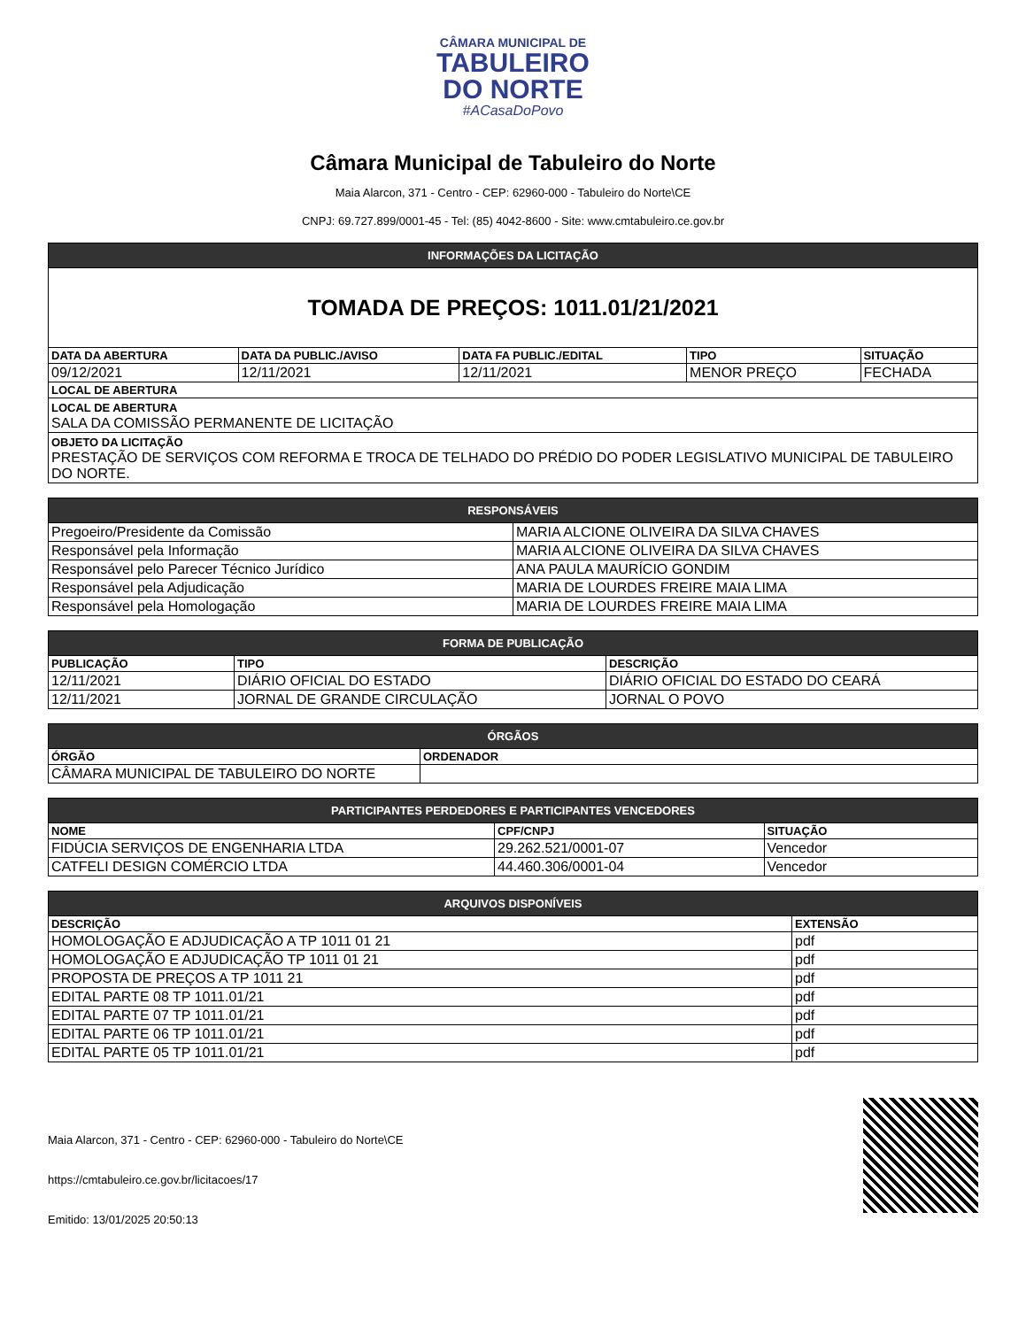CÂMARA MUNICIPAL DE
TABULEIRO
DO NORTE
#ACasaDoPovo
Câmara Municipal de Tabuleiro do Norte
Maia Alarcon, 371 - Centro - CEP: 62960-000 - Tabuleiro do Norte\CE
CNPJ: 69.727.899/0001-45 - Tel: (85) 4042-8600 - Site: www.cmtabuleiro.ce.gov.br
| INFORMAÇÕES DA LICITAÇÃO | | | | |
| --- | --- | --- | --- | --- |
| TOMADA DE PREÇOS: 1011.01/21/2021 | | | | |
| DATA DA ABERTURA | DATA DA PUBLIC./AVISO | DATA FA PUBLIC./EDITAL | TIPO | SITUAÇÃO |
| 09/12/2021 | 12/11/2021 | 12/11/2021 | MENOR PREÇO | FECHADA |
| LOCAL DE ABERTURA | | | | |
| LOCAL DE ABERTURA SALA DA COMISSÃO PERMANENTE DE LICITAÇÃO | | | | |
| OBJETO DA LICITAÇÃO PRESTAÇÃO DE SERVIÇOS COM REFORMA E TROCA DE TELHADO DO PRÉDIO DO PODER LEGISLATIVO MUNICIPAL DE TABULEIRO DO NORTE. | | | | |
| RESPONSÁVEIS | |
| --- | --- |
| Pregoeiro/Presidente da Comissão | MARIA ALCIONE OLIVEIRA DA SILVA CHAVES |
| Responsável pela Informação | MARIA ALCIONE OLIVEIRA DA SILVA CHAVES |
| Responsável pelo Parecer Técnico Jurídico | ANA PAULA MAURÍCIO GONDIM |
| Responsável pela Adjudicação | MARIA DE LOURDES FREIRE MAIA LIMA |
| Responsável pela Homologação | MARIA DE LOURDES FREIRE MAIA LIMA |
| FORMA DE PUBLICAÇÃO | | |
| --- | --- | --- |
| PUBLICAÇÃO | TIPO | DESCRIÇÃO |
| 12/11/2021 | DIÁRIO OFICIAL DO ESTADO | DIÁRIO OFICIAL DO ESTADO DO CEARÁ |
| 12/11/2021 | JORNAL DE GRANDE CIRCULAÇÃO | JORNAL O POVO |
| ÓRGÃOS | |
| --- | --- |
| ÓRGÃO | ORDENADOR |
| CÂMARA MUNICIPAL DE TABULEIRO DO NORTE | |
| PARTICIPANTES PERDEDORES E PARTICIPANTES VENCEDORES | | |
| --- | --- | --- |
| NOME | CPF/CNPJ | SITUAÇÃO |
| FIDÚCIA SERVIÇOS DE ENGENHARIA LTDA | 29.262.521/0001-07 | Vencedor |
| CATFELI DESIGN COMÉRCIO LTDA | 44.460.306/0001-04 | Vencedor |
| ARQUIVOS DISPONÍVEIS | |
| --- | --- |
| DESCRIÇÃO | EXTENSÃO |
| HOMOLOGAÇÃO E ADJUDICAÇÃO A TP 1011 01 21 | pdf |
| HOMOLOGAÇÃO E ADJUDICAÇÃO TP 1011 01 21 | pdf |
| PROPOSTA DE PREÇOS A TP 1011 21 | pdf |
| EDITAL PARTE 08 TP 1011.01/21 | pdf |
| EDITAL PARTE 07 TP 1011.01/21 | pdf |
| EDITAL PARTE 06 TP 1011.01/21 | pdf |
| EDITAL PARTE 05 TP 1011.01/21 | pdf |
Maia Alarcon, 371 - Centro - CEP: 62960-000 - Tabuleiro do Norte\CE
https://cmtabuleiro.ce.gov.br/licitacoes/17
Emitido: 13/01/2025 20:50:13